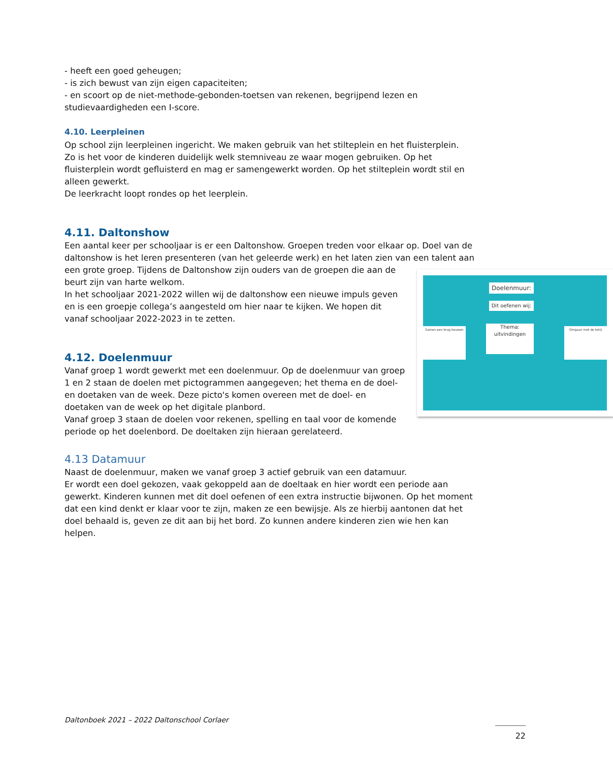- heeft een goed geheugen;
- is zich bewust van zijn eigen capaciteiten;
- en scoort op de niet-methode-gebonden-toetsen van rekenen, begrijpend lezen en studievaardigheden een I-score.
4.10. Leerpleinen
Op school zijn leerpleinen ingericht. We maken gebruik van het stilteplein en het fluisterplein.
Zo is het voor de kinderen duidelijk welk stemniveau ze waar mogen gebruiken. Op het fluisterplein wordt gefluisterd en mag er samengewerkt worden. Op het stilteplein wordt stil en alleen gewerkt.
De leerkracht loopt rondes op het leerplein.
4.11. Daltonshow
Een aantal keer per schooljaar is er een Daltonshow. Groepen treden voor elkaar op. Doel van de daltonshow is het leren presenteren (van het geleerde werk) en het laten zien van een talent aan een grote groep. Doelenmuur:
Dit oefenen wij:
Thema: uitvindingen Samen een brug bouwen Omgaan met de telrij Tijdens de Daltonshow zijn ouders van de groepen die aan de beurt zijn van harte welkom.
In het schooljaar 2021-2022 willen wij de daltonshow een nieuwe impuls geven en is een groepje collega’s aangesteld om hier naar te kijken. We hopen dit vanaf schooljaar 2022-2023 in te zetten.
4.12. Doelenmuur
Vanaf groep 1 wordt gewerkt met een doelenmuur. Op de doelenmuur van groep 1 en 2 staan de doelen met pictogrammen aangegeven; het thema en de doel- en doetaken van de week. Deze picto's komen overeen met de doel- en doetaken van de week op het digitale planbord.
Vanaf groep 3 staan de doelen voor rekenen, spelling en taal voor de komende periode op het doelenbord. De doeltaken zijn hieraan gerelateerd.
4.13 Datamuur
Naast de doelenmuur, maken we vanaf groep 3 actief gebruik van een datamuur.
Er wordt een doel gekozen, vaak gekoppeld aan de doeltaak en hier wordt een periode aan gewerkt. Kinderen kunnen met dit doel oefenen of een extra instructie bijwonen. Op het moment dat een kind denkt er klaar voor te zijn, maken ze een bewijsje. Als ze hierbij aantonen dat het doel behaald is, geven ze dit aan bij het bord. Zo kunnen andere kinderen zien wie hen kan helpen.
Daltonboek 2021 – 2022 Daltonschool Corlaer
22